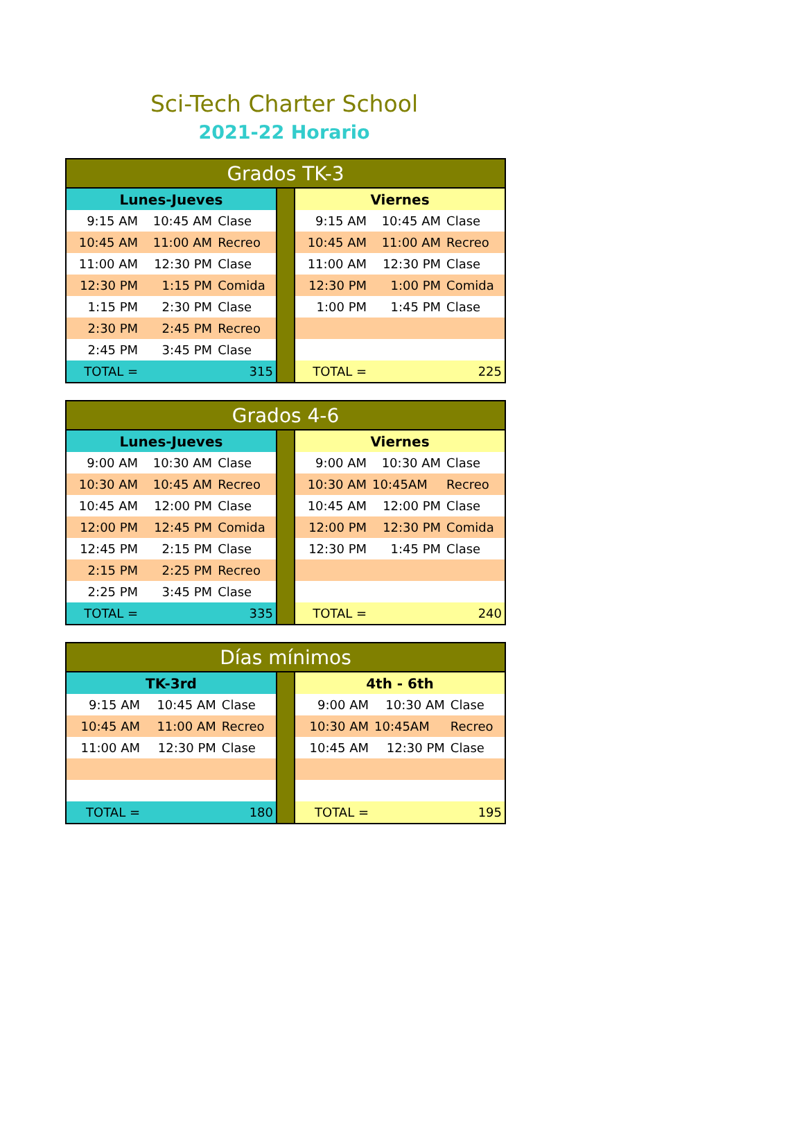Sci-Tech Charter School
2021-22 Horario
| Grados TK-3 | | | | | | |
| Lunes-Jueves | | | | Viernes | | |
| 9:15 AM | 10:45 AM | Clase | | 9:15 AM | 10:45 AM | Clase |
| 10:45 AM | 11:00 AM | Recreo | | 10:45 AM | 11:00 AM | Recreo |
| 11:00 AM | 12:30 PM | Clase | | 11:00 AM | 12:30 PM | Clase |
| 12:30 PM | 1:15 PM | Comida | | 12:30 PM | 1:00 PM | Comida |
| 1:15 PM | 2:30 PM | Clase | | 1:00 PM | 1:45 PM | Clase |
| 2:30 PM | 2:45 PM | Recreo | | | | |
| 2:45 PM | 3:45 PM | Clase | | | | |
| TOTAL = | 315 | | | TOTAL = | 225 | |
| Grados 4-6 | | | | | | |
| Lunes-Jueves | | | | Viernes | | |
| 9:00 AM | 10:30 AM | Clase | | 9:00 AM | 10:30 AM | Clase |
| 10:30 AM | 10:45 AM | Recreo | | 10:30 AM | 10:45AM | Recreo |
| 10:45 AM | 12:00 PM | Clase | | 10:45 AM | 12:00 PM | Clase |
| 12:00 PM | 12:45 PM | Comida | | 12:00 PM | 12:30 PM | Comida |
| 12:45 PM | 2:15 PM | Clase | | 12:30 PM | 1:45 PM | Clase |
| 2:15 PM | 2:25 PM | Recreo | | | | |
| 2:25 PM | 3:45 PM | Clase | | | | |
| TOTAL = | 335 | | | TOTAL = | 240 | |
| Días mínimos | | | | | | |
| TK-3rd | | | | 4th - 6th | | |
| 9:15 AM | 10:45 AM | Clase | | 9:00 AM | 10:30 AM | Clase |
| 10:45 AM | 11:00 AM | Recreo | | 10:30 AM | 10:45AM | Recreo |
| 11:00 AM | 12:30 PM | Clase | | 10:45 AM | 12:30 PM | Clase |
| TOTAL = | 180 | | | TOTAL = | 195 | |